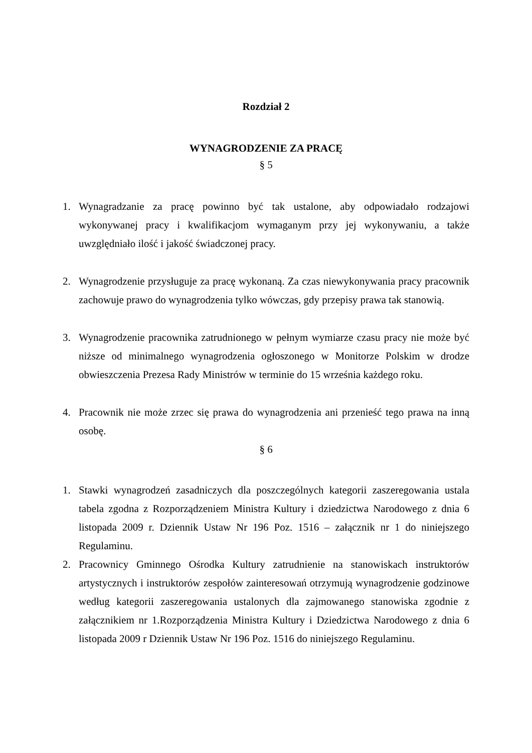Rozdział 2
WYNAGRODZENIE ZA PRACĘ
§ 5
1. Wynagradzanie za pracę powinno być tak ustalone, aby odpowiadało rodzajowi wykonywanej pracy i kwalifikacjom wymaganym przy jej wykonywaniu, a także uwzględniało ilość i jakość świadczonej pracy.
2. Wynagrodzenie przysługuje za pracę wykonaną. Za czas niewykonywania pracy pracownik zachowuje prawo do wynagrodzenia tylko wówczas, gdy przepisy prawa tak stanowią.
3. Wynagrodzenie pracownika zatrudnionego w pełnym wymiarze czasu pracy nie może być niższe od minimalnego wynagrodzenia ogłoszonego w Monitorze Polskim w drodze obwieszczenia Prezesa Rady Ministrów w terminie do 15 września każdego roku.
4. Pracownik nie może zrzec się prawa do wynagrodzenia ani przenieść tego prawa na inną osobę.
§ 6
1. Stawki wynagrodzeń zasadniczych dla poszczególnych kategorii zaszeregowania ustala tabela zgodna z Rozporządzeniem Ministra Kultury i dziedzictwa Narodowego z dnia 6 listopada 2009 r. Dziennik Ustaw Nr 196 Poz. 1516 – załącznik nr 1 do niniejszego Regulaminu.
2. Pracownicy Gminnego Ośrodka Kultury zatrudnienie na stanowiskach instruktorów artystycznych i instruktorów zespołów zainteresowań otrzymują wynagrodzenie godzinowe według kategorii zaszeregowania ustalonych dla zajmowanego stanowiska zgodnie z załącznikiem nr 1.Rozporządzenia Ministra Kultury i Dziedzictwa Narodowego z dnia 6 listopada 2009 r Dziennik Ustaw Nr 196 Poz. 1516 do niniejszego Regulaminu.